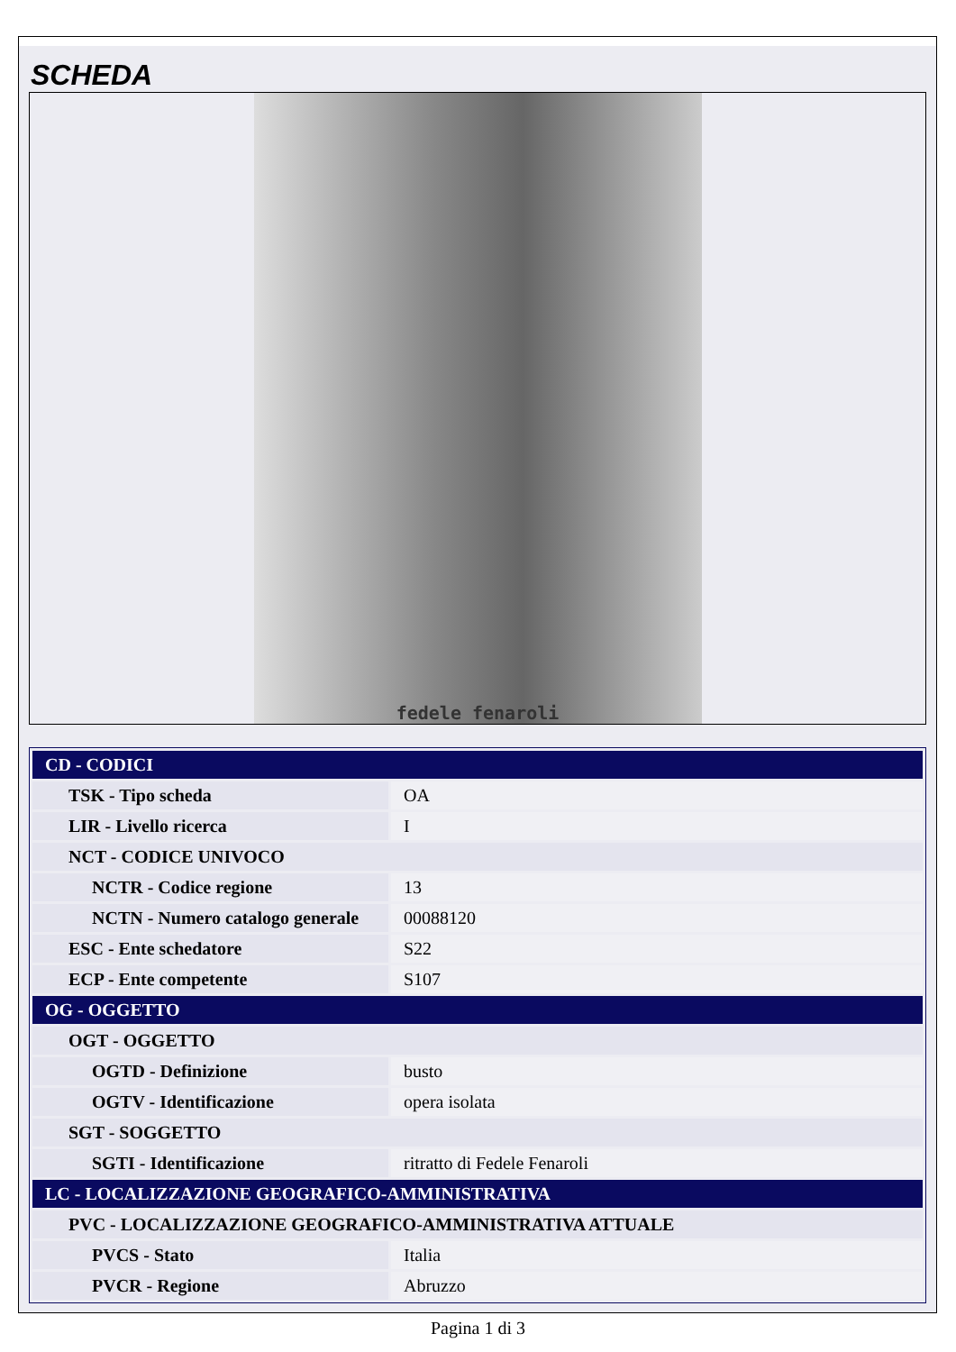SCHEDA
fedele fenaroli
| CD - CODICI | |
| TSK - Tipo scheda | OA |
| LIR - Livello ricerca | I |
| NCT - CODICE UNIVOCO | |
| NCTR - Codice regione | 13 |
| NCTN - Numero catalogo generale | 00088120 |
| ESC - Ente schedatore | S22 |
| ECP - Ente competente | S107 |
| OG - OGGETTO | |
| OGT - OGGETTO | |
| OGTD - Definizione | busto |
| OGTV - Identificazione | opera isolata |
| SGT - SOGGETTO | |
| SGTI - Identificazione | ritratto di Fedele Fenaroli |
| LC - LOCALIZZAZIONE GEOGRAFICO-AMMINISTRATIVA | |
| PVC - LOCALIZZAZIONE GEOGRAFICO-AMMINISTRATIVA ATTUALE | |
| PVCS - Stato | Italia |
| PVCR - Regione | Abruzzo |
Pagina 1 di 3